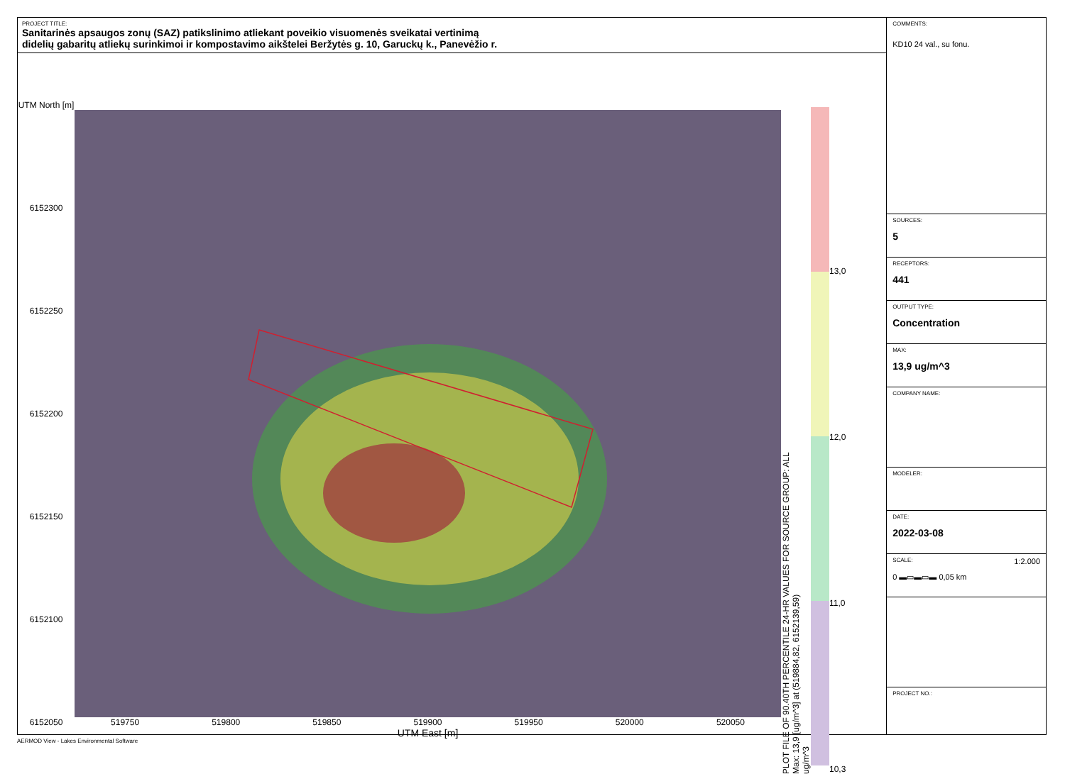PROJECT TITLE:
Sanitarinės apsaugos zonų (SAZ) patikslinimo atliekant poveikio visuomenės sveikatai vertinimą
didelių gabaritų atliekų surinkimoi ir kompostavimo aikštelei Beržytės g. 10, Garuckų k., Panevėžio r.
UTM North [m]
6152300
6152250
6152200
6152150
6152100
6152050
519750 519800 519850 519900 519950 520000 520050
UTM East [m]
PLOT FILE OF 90.40TH PERCENTILE 24-HR VALUES FOR SOURCE GROUP: ALL
Max: 13,9 [ug/m^3] at (519884,82, 6152139,59)
ug/m^3
13,0
12,0
11,0
10,3
COMMENTS:
KD10 24 val., su fonu.
SOURCES:
5
RECEPTORS:
441
OUTPUT TYPE:
Concentration
MAX:
13,9 ug/m^3
COMPANY NAME:
MODELER:
DATE:
2022-03-08
SCALE: 1:2.000
0 ▬▭▬▭▬ 0,05 km
PROJECT NO.:
AERMOD View - Lakes Environmental Software